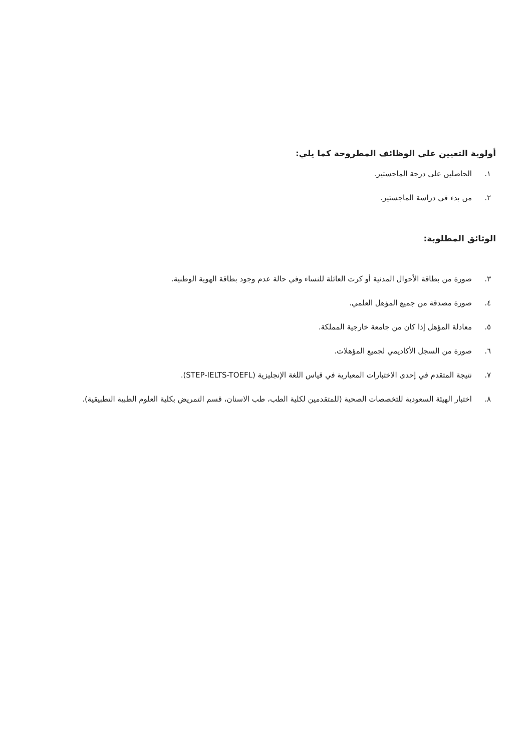أولوية التعيين على الوظائف المطروحة كما يلي:
١. الحاصلين على درجة الماجستير.
٢. من بدء في دراسة الماجستير.
الوثائق المطلوبة:
٣. صورة من بطاقة الأحوال المدنية أو كرت العائلة للنساء وفي حالة عدم وجود بطاقة الهوية الوطنية.
٤. صورة مصدقة من جميع المؤهل العلمي.
٥. معادلة المؤهل إذا كان من جامعة خارجية المملكة.
٦. صورة من السجل الأكاديمي لجميع المؤهلات.
٧. نتيجة المتقدم في إحدى الاختبارات المعيارية في قياس اللغة الإنجليزية (STEP-IELTS-TOEFL).
٨. اختبار الهيئة السعودية للتخصصات الصحية (للمتقدمين لكلية الطب، طب الاسنان، قسم التمريض بكلية العلوم الطبية التطبيقية).